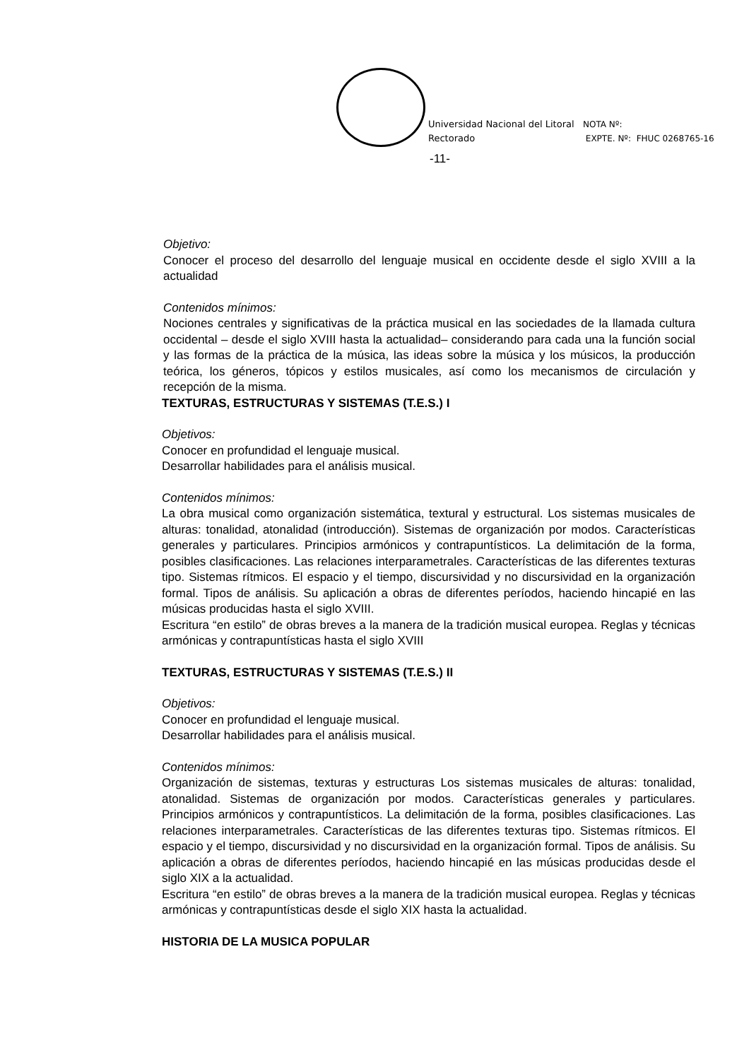Universidad Nacional del Litoral
Rectorado
NOTA Nº:
EXPTE. Nº: FHUC 0268765-16
-11-
Objetivo:
Conocer el proceso del desarrollo del lenguaje musical en occidente desde el siglo XVIII a la actualidad
Contenidos mínimos:
Nociones centrales y significativas de la práctica musical en las sociedades de la llamada cultura occidental – desde el siglo XVIII hasta la actualidad– considerando para cada una la función social y las formas de la práctica de la música, las ideas sobre la música y los músicos, la producción teórica, los géneros, tópicos y estilos musicales, así como los mecanismos de circulación y recepción de la misma.
TEXTURAS, ESTRUCTURAS Y SISTEMAS (T.E.S.) I
Objetivos:
Conocer en profundidad el lenguaje musical.
Desarrollar habilidades para el análisis musical.
Contenidos mínimos:
La obra musical como organización sistemática, textural y estructural. Los sistemas musicales de alturas: tonalidad, atonalidad (introducción). Sistemas de organización por modos. Características generales y particulares. Principios armónicos y contrapuntísticos. La delimitación de la forma, posibles clasificaciones. Las relaciones interparametrales. Características de las diferentes texturas tipo. Sistemas rítmicos. El espacio y el tiempo, discursividad y no discursividad en la organización formal. Tipos de análisis. Su aplicación a obras de diferentes períodos, haciendo hincapié en las músicas producidas hasta el siglo XVIII.
Escritura “en estilo” de obras breves a la manera de la tradición musical europea. Reglas y técnicas armónicas y contrapuntísticas hasta el siglo XVIII
TEXTURAS, ESTRUCTURAS Y SISTEMAS (T.E.S.) II
Objetivos:
Conocer en profundidad el lenguaje musical.
Desarrollar habilidades para el análisis musical.
Contenidos mínimos:
Organización de sistemas, texturas y estructuras Los sistemas musicales de alturas: tonalidad, atonalidad. Sistemas de organización por modos. Características generales y particulares. Principios armónicos y contrapuntísticos. La delimitación de la forma, posibles clasificaciones. Las relaciones interparametrales. Características de las diferentes texturas tipo. Sistemas rítmicos. El espacio y el tiempo, discursividad y no discursividad en la organización formal. Tipos de análisis. Su aplicación a obras de diferentes períodos, haciendo hincapié en las músicas producidas desde el siglo XIX a la actualidad.
Escritura “en estilo” de obras breves a la manera de la tradición musical europea. Reglas y técnicas armónicas y contrapuntísticas desde el siglo XIX hasta la actualidad.
HISTORIA DE LA MUSICA POPULAR